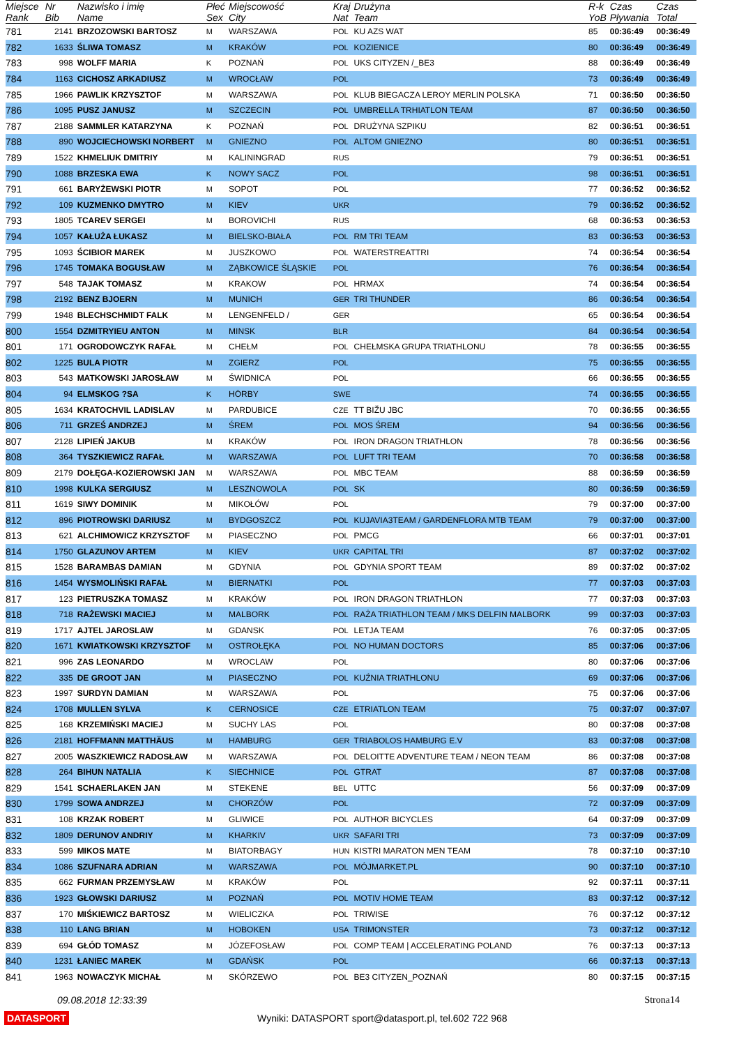| Miejsce Rank | Nr Bib | Nazwisko i imię Name | Płeć Sex | Miejscowość City | Kraj Nat | Drużyna Team | R-k YoB | Czas Pływania | Czas Total |
| --- | --- | --- | --- | --- | --- | --- | --- | --- | --- |
| 781 | 2141 | BRZOZOWSKI BARTOSZ | M | WARSZAWA | POL | KU AZS WAT | 85 | 00:36:49 | 00:36:49 |
| 782 | 1633 | ŚLIWA TOMASZ | M | KRAKÓW | POL | KOZIENICE | 80 | 00:36:49 | 00:36:49 |
| 783 | 998 | WOLFF MARIA | K | POZNAŃ | POL | UKS CITYZEN /_BE3 | 88 | 00:36:49 | 00:36:49 |
| 784 | 1163 | CICHOSZ ARKADIUSZ | M | WROCŁAW | POL | | 73 | 00:36:49 | 00:36:49 |
| 785 | 1966 | PAWLIK KRZYSZTOF | M | WARSZAWA | POL | KLUB BIEGACZA LEROY MERLIN POLSKA | 71 | 00:36:50 | 00:36:50 |
| 786 | 1095 | PUSZ JANUSZ | M | SZCZECIN | POL | UMBRELLA TRHIATLON TEAM | 87 | 00:36:50 | 00:36:50 |
| 787 | 2188 | SAMMLER KATARZYNA | K | POZNAŃ | POL | DRUŻYNA SZPIKU | 82 | 00:36:51 | 00:36:51 |
| 788 | 890 | WOJCIECHOWSKI NORBERT | M | GNIEZNO | POL | ALTOM GNIEZNO | 80 | 00:36:51 | 00:36:51 |
| 789 | 1522 | KHMELIUK DMITRIY | M | KALININGRAD | RUS | | 79 | 00:36:51 | 00:36:51 |
| 790 | 1088 | BRZESKA EWA | K | NOWY SACZ | POL | | 98 | 00:36:51 | 00:36:51 |
| 791 | 661 | BARYŻEWSKI PIOTR | M | SOPOT | POL | | 77 | 00:36:52 | 00:36:52 |
| 792 | 109 | KUZMENKO DMYTRO | M | KIEV | UKR | | 79 | 00:36:52 | 00:36:52 |
| 793 | 1805 | TCAREV SERGEI | M | BOROVICHI | RUS | | 68 | 00:36:53 | 00:36:53 |
| 794 | 1057 | KAŁUŻA ŁUKASZ | M | BIELSKO-BIAŁA | POL | RM TRI TEAM | 83 | 00:36:53 | 00:36:53 |
| 795 | 1093 | ŚCIBIOR MAREK | M | JUSZKOWO | POL | WATERSTREATTRI | 74 | 00:36:54 | 00:36:54 |
| 796 | 1745 | TOMAKA BOGUSŁAW | M | ZĄBKOWICE ŚLĄSKIE | POL | | 76 | 00:36:54 | 00:36:54 |
| 797 | 548 | TAJAK TOMASZ | M | KRAKOW | POL | HRMAX | 74 | 00:36:54 | 00:36:54 |
| 798 | 2192 | BENZ BJOERN | M | MUNICH | GER | TRI THUNDER | 86 | 00:36:54 | 00:36:54 |
| 799 | 1948 | BLECHSCHMIDT FALK | M | LENGENFELD / | GER | | 65 | 00:36:54 | 00:36:54 |
| 800 | 1554 | DZMITRYIEU ANTON | M | MINSK | BLR | | 84 | 00:36:54 | 00:36:54 |
| 801 | 171 | OGRODOWCZYK RAFAŁ | M | CHEŁM | POL | CHEŁMSKA GRUPA TRIATHLONU | 78 | 00:36:55 | 00:36:55 |
| 802 | 1225 | BULA PIOTR | M | ZGIERZ | POL | | 75 | 00:36:55 | 00:36:55 |
| 803 | 543 | MATKOWSKI JAROSŁAW | M | ŚWIDNICA | POL | | 66 | 00:36:55 | 00:36:55 |
| 804 | 94 | ELMSKOG ?SA | K | HÖRBY | SWE | | 74 | 00:36:55 | 00:36:55 |
| 805 | 1634 | KRATOCHVIL LADISLAV | M | PARDUBICE | CZE | TT BIŽU JBC | 70 | 00:36:55 | 00:36:55 |
| 806 | 711 | GRZEŚ ANDRZEJ | M | ŚREM | POL | MOS ŚREM | 94 | 00:36:56 | 00:36:56 |
| 807 | 2128 | LIPIEŃ JAKUB | M | KRAKÓW | POL | IRON DRAGON TRIATHLON | 78 | 00:36:56 | 00:36:56 |
| 808 | 364 | TYSZKIEWICZ RAFAŁ | M | WARSZAWA | POL | LUFT TRI TEAM | 70 | 00:36:58 | 00:36:58 |
| 809 | 2179 | DOŁĘGA-KOZIEROWSKI JAN | M | WARSZAWA | POL | MBC TEAM | 88 | 00:36:59 | 00:36:59 |
| 810 | 1998 | KULKA SERGIUSZ | M | LESZNOWOLA | POL | SK | 80 | 00:36:59 | 00:36:59 |
| 811 | 1619 | SIWY DOMINIK | M | MIKOŁÓW | POL | | 79 | 00:37:00 | 00:37:00 |
| 812 | 896 | PIOTROWSKI DARIUSZ | M | BYDGOSZCZ | POL | KUJAVIA3TEAM / GARDENFLORA MTB TEAM | 79 | 00:37:00 | 00:37:00 |
| 813 | 621 | ALCHIMOWICZ KRZYSZTOF | M | PIASECZNO | POL | PMCG | 66 | 00:37:01 | 00:37:01 |
| 814 | 1750 | GLAZUNOV ARTEM | M | KIEV | UKR | CAPITAL TRI | 87 | 00:37:02 | 00:37:02 |
| 815 | 1528 | BARAMBAS DAMIAN | M | GDYNIA | POL | GDYNIA SPORT TEAM | 89 | 00:37:02 | 00:37:02 |
| 816 | 1454 | WYSMOLIŃSKI RAFAŁ | M | BIERNATKI | POL | | 77 | 00:37:03 | 00:37:03 |
| 817 | 123 | PIETRUSZKA TOMASZ | M | KRAKÓW | POL | IRON DRAGON TRIATHLON | 77 | 00:37:03 | 00:37:03 |
| 818 | 718 | RAŻEWSKI MACIEJ | M | MALBORK | POL | RAŻA TRIATHLON TEAM / MKS DELFIN MALBORK | 99 | 00:37:03 | 00:37:03 |
| 819 | 1717 | AJTEL JAROSLAW | M | GDANSK | POL | LETJA TEAM | 76 | 00:37:05 | 00:37:05 |
| 820 | 1671 | KWIATKOWSKI KRZYSZTOF | M | OSTROŁĘKA | POL | NO HUMAN DOCTORS | 85 | 00:37:06 | 00:37:06 |
| 821 | 996 | ZAS LEONARDO | M | WROCLAW | POL | | 80 | 00:37:06 | 00:37:06 |
| 822 | 335 | DE GROOT JAN | M | PIASECZNO | POL | KUŹNIA TRIATHLONU | 69 | 00:37:06 | 00:37:06 |
| 823 | 1997 | SURDYN DAMIAN | M | WARSZAWA | POL | | 75 | 00:37:06 | 00:37:06 |
| 824 | 1708 | MULLEN SYLVA | K | CERNOSICE | CZE | ETRIATLON TEAM | 75 | 00:37:07 | 00:37:07 |
| 825 | 168 | KRZEMIŃSKI MACIEJ | M | SUCHY LAS | POL | | 80 | 00:37:08 | 00:37:08 |
| 826 | 2181 | HOFFMANN MATTHÄUS | M | HAMBURG | GER | TRIABOLOS HAMBURG E.V | 83 | 00:37:08 | 00:37:08 |
| 827 | 2005 | WASZKIEWICZ RADOSŁAW | M | WARSZAWA | POL | DELOITTE ADVENTURE TEAM / NEON TEAM | 86 | 00:37:08 | 00:37:08 |
| 828 | 264 | BIHUN NATALIA | K | SIECHNICE | POL | GTRAT | 87 | 00:37:08 | 00:37:08 |
| 829 | 1541 | SCHAERLAKEN JAN | M | STEKENE | BEL | UTTC | 56 | 00:37:09 | 00:37:09 |
| 830 | 1799 | SOWA ANDRZEJ | M | CHORZÓW | POL | | 72 | 00:37:09 | 00:37:09 |
| 831 | 108 | KRZAK ROBERT | M | GLIWICE | POL | AUTHOR BICYCLES | 64 | 00:37:09 | 00:37:09 |
| 832 | 1809 | DERUNOV ANDRIY | M | KHARKIV | UKR | SAFARI TRI | 73 | 00:37:09 | 00:37:09 |
| 833 | 599 | MIKOS MATE | M | BIATORBAGY | HUN | KISTRI MARATON MEN TEAM | 78 | 00:37:10 | 00:37:10 |
| 834 | 1086 | SZUFNARA ADRIAN | M | WARSZAWA | POL | MÓJMARKET.PL | 90 | 00:37:10 | 00:37:10 |
| 835 | 662 | FURMAN PRZEMYSŁAW | M | KRAKÓW | POL | | 92 | 00:37:11 | 00:37:11 |
| 836 | 1923 | GŁOWSKI DARIUSZ | M | POZNAŃ | POL | MOTIV HOME TEAM | 83 | 00:37:12 | 00:37:12 |
| 837 | 170 | MIŚKIEWICZ BARTOSZ | M | WIELICZKA | POL | TRIWISE | 76 | 00:37:12 | 00:37:12 |
| 838 | 110 | LANG BRIAN | M | HOBOKEN | USA | TRIMONSTER | 73 | 00:37:12 | 00:37:12 |
| 839 | 694 | GŁÓD TOMASZ | M | JÓZEFOSŁAW | POL | COMP TEAM / ACCELERATING POLAND | 76 | 00:37:13 | 00:37:13 |
| 840 | 1231 | ŁANIEC MAREK | M | GDAŃSK | POL | | 66 | 00:37:13 | 00:37:13 |
| 841 | 1963 | NOWACZYK MICHAŁ | M | SKÓRZEWO | POL | BE3 CITYZEN_POZNAŃ | 80 | 00:37:15 | 00:37:15 |
09.08.2018 12:33:39 Strona14
DATASPORT Wyniki: DATASPORT sport@datasport.pl, tel.602 722 968